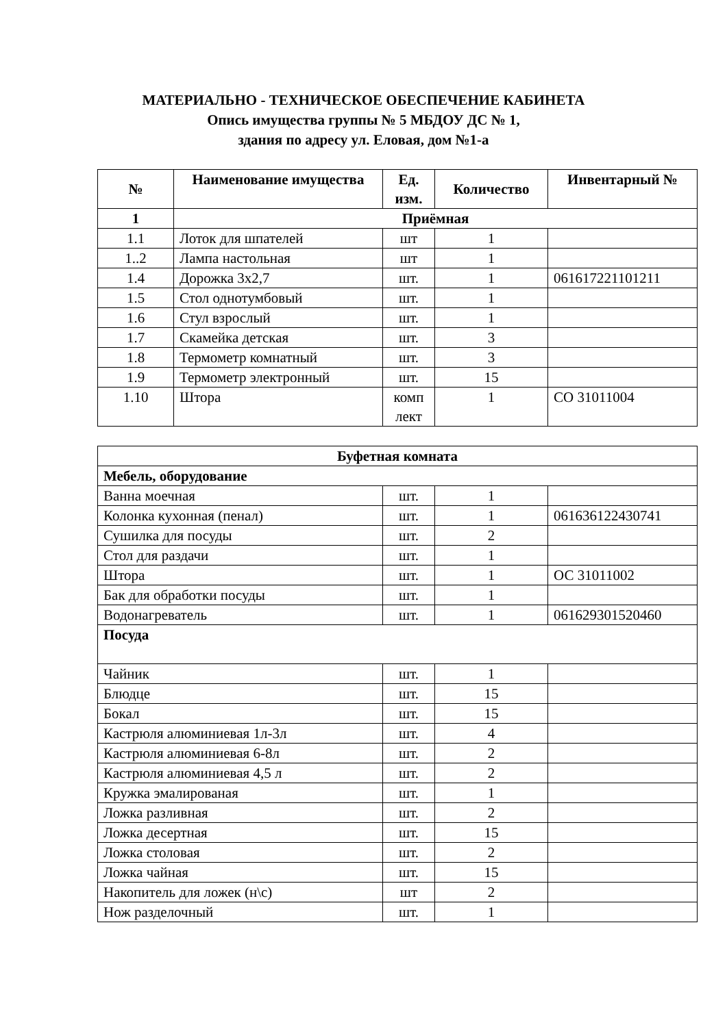МАТЕРИАЛЬНО - ТЕХНИЧЕСКОЕ ОБЕСПЕЧЕНИЕ КАБИНЕТА
Опись имущества группы № 5 МБДОУ ДС № 1,
здания по адресу ул. Еловая, дом №1-а
| № | Наименование имущества | Ед. изм. | Количество | Инвентарный № |
| --- | --- | --- | --- | --- |
| 1 | Приёмная | | | |
| 1.1 | Лоток для шпателей | шт | 1 | |
| 1..2 | Лампа настольная | шт | 1 | |
| 1.4 | Дорожка 3х2,7 | шт. | 1 | 061617221101211 |
| 1.5 | Стол однотумбовый | шт. | 1 | |
| 1.6 | Стул взрослый | шт. | 1 | |
| 1.7 | Скамейка детская | шт. | 3 | |
| 1.8 | Термометр комнатный | шт. | 3 | |
| 1.9 | Термометр электронный | шт. | 15 | |
| 1.10 | Штора | комп лект | 1 | СО 31011004 |
| Буфетная комната | | | |
| Мебель, оборудование | | | |
| Ванна моечная | шт. | 1 | |
| Колонка кухонная (пенал) | шт. | 1 | 061636122430741 |
| Сушилка для посуды | шт. | 2 | |
| Стол для раздачи | шт. | 1 | |
| Штора | шт. | 1 | ОС 31011002 |
| Бак для обработки посуды | шт. | 1 | |
| Водонагреватель | шт. | 1 | 061629301520460 |
| Посуда | | | |
| Чайник | шт. | 1 | |
| Блюдце | шт. | 15 | |
| Бокал | шт. | 15 | |
| Кастрюля алюминиевая 1л-3л | шт. | 4 | |
| Кастрюля алюминиевая 6-8л | шт. | 2 | |
| Кастрюля алюминиевая 4,5 л | шт. | 2 | |
| Кружка эмалированая | шт. | 1 | |
| Ложка разливная | шт. | 2 | |
| Ложка десертная | шт. | 15 | |
| Ложка столовая | шт. | 2 | |
| Ложка чайная | шт. | 15 | |
| Накопитель для ложек (н\с) | шт | 2 | |
| Нож разделочный | шт. | 1 | |